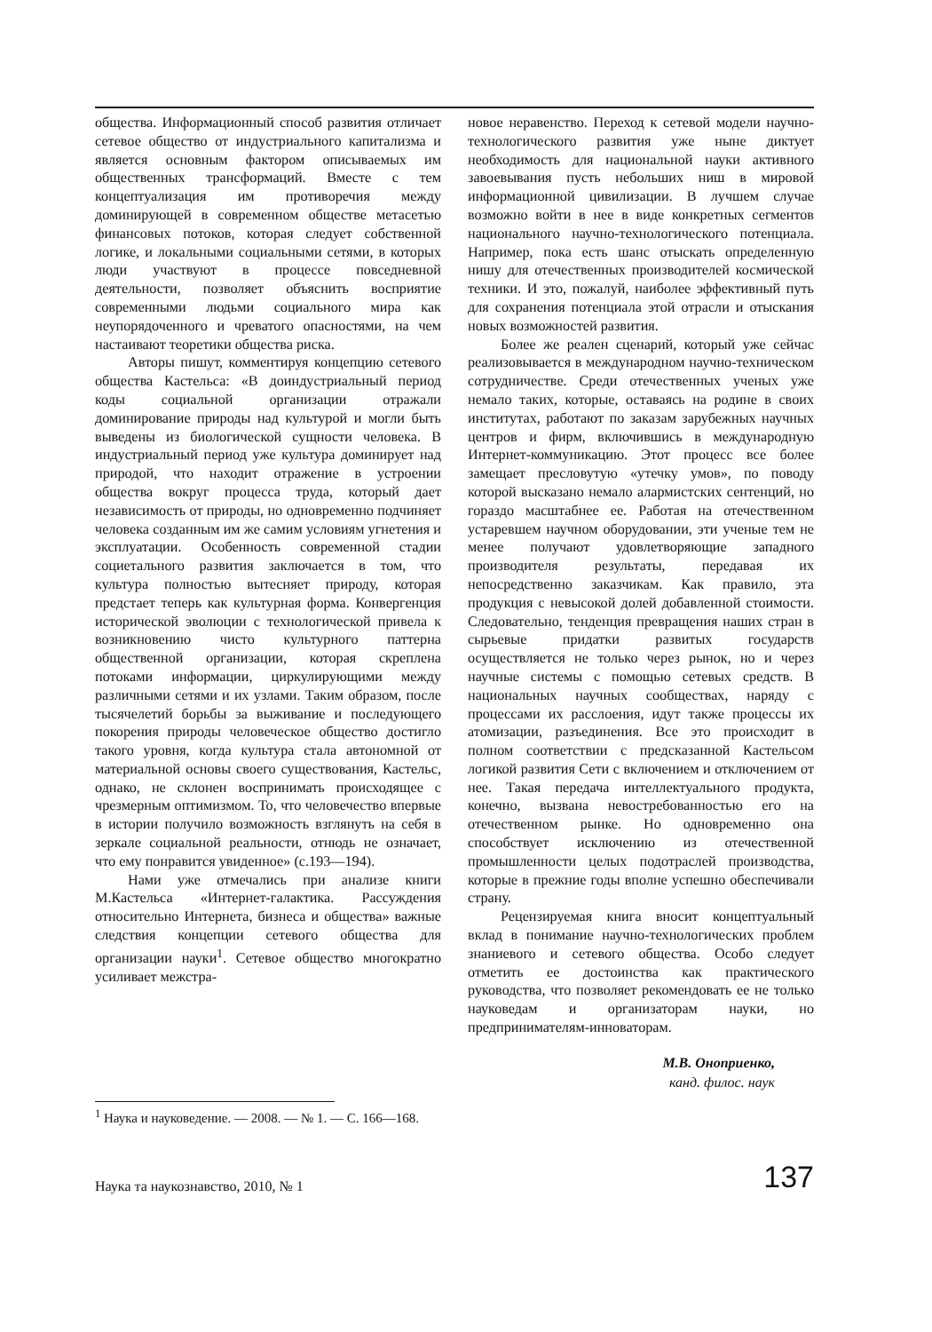общества. Информационный способ развития отличает сетевое общество от индустриального капитализма и является основным фактором описываемых им общественных трансформаций. Вместе с тем концептуализация им противоречия между доминирующей в современном обществе метасетью финансовых потоков, которая следует собственной логике, и локальными социальными сетями, в которых люди участвуют в процессе повседневной деятельности, позволяет объяснить восприятие современными людьми социального мира как неупорядоченного и чреватого опасностями, на чем настаивают теоретики общества риска.
Авторы пишут, комментируя концепцию сетевого общества Кастельса: «В доиндустриальный период коды социальной организации отражали доминирование природы над культурой и могли быть выведены из биологической сущности человека. В индустриальный период уже культура доминирует над природой, что находит отражение в устроении общества вокруг процесса труда, который дает независимость от природы, но одновременно подчиняет человека созданным им же самим условиям угнетения и эксплуатации. Особенность современной стадии социетального развития заключается в том, что культура полностью вытесняет природу, которая предстает теперь как культурная форма. Конвергенция исторической эволюции с технологической привела к возникновению чисто культурного паттерна общественной организации, которая скреплена потоками информации, циркулирующими между различными сетями и их узлами. Таким образом, после тысячелетий борьбы за выживание и последующего покорения природы человеческое общество достигло такого уровня, когда культура стала автономной от материальной основы своего существования, Кастельс, однако, не склонен воспринимать происходящее с чрезмерным оптимизмом. То, что человечество впервые в истории получило возможность взглянуть на себя в зеркале социальной реальности, отнюдь не означает, что ему понравится увиденное» (с.193—194).
Нами уже отмечались при анализе книги М.Кастельса «Интернет-галактика. Рассуждения относительно Интернета, бизнеса и общества» важные следствия концепции сетевого общества для организации науки<sup>1</sup>. Сетевое общество многократно усиливает межстра-
новое неравенство. Переход к сетевой модели научно-технологического развития уже ныне диктует необходимость для национальной науки активного завоевывания пусть небольших ниш в мировой информационной цивилизации. В лучшем случае возможно войти в нее в виде конкретных сегментов национального научно-технологического потенциала. Например, пока есть шанс отыскать определенную нишу для отечественных производителей космической техники. И это, пожалуй, наиболее эффективный путь для сохранения потенциала этой отрасли и отыскания новых возможностей развития.
Более же реален сценарий, который уже сейчас реализовывается в международном научно-техническом сотрудничестве. Среди отечественных ученых уже немало таких, которые, оставаясь на родине в своих институтах, работают по заказам зарубежных научных центров и фирм, включившись в международную Интернет-коммуникацию. Этот процесс все более замещает пресловутую «утечку умов», по поводу которой высказано немало алармистских сентенций, но гораздо масштабнее ее. Работая на отечественном устаревшем научном оборудовании, эти ученые тем не менее получают удовлетворяющие западного производителя результаты, передавая их непосредственно заказчикам. Как правило, эта продукция с невысокой долей добавленной стоимости. Следовательно, тенденция превращения наших стран в сырьевые придатки развитых государств осуществляется не только через рынок, но и через научные системы с помощью сетевых средств. В национальных научных сообществах, наряду с процессами их расслоения, идут также процессы их атомизации, разъединения. Все это происходит в полном соответствии с предсказанной Кастельсом логикой развития Сети с включением и отключением от нее. Такая передача интеллектуального продукта, конечно, вызвана невостребованностью его на отечественном рынке. Но одновременно она способствует исключению из отечественной промышленности целых подотраслей производства, которые в прежние годы вполне успешно обеспечивали страну.
Рецензируемая книга вносит концептуальный вклад в понимание научно-технологических проблем знаниевого и сетевого общества. Особо следует отметить ее достоинства как практического руководства, что позволяет рекомендовать ее не только науковедам и организаторам науки, но предпринимателям-инноваторам.
М.В. Оноприенко,
канд. филос. наук
<sup>1</sup> Наука и науковедение. — 2008. — № 1. — С. 166—168.
Наука та наукознавство, 2010, № 1 137